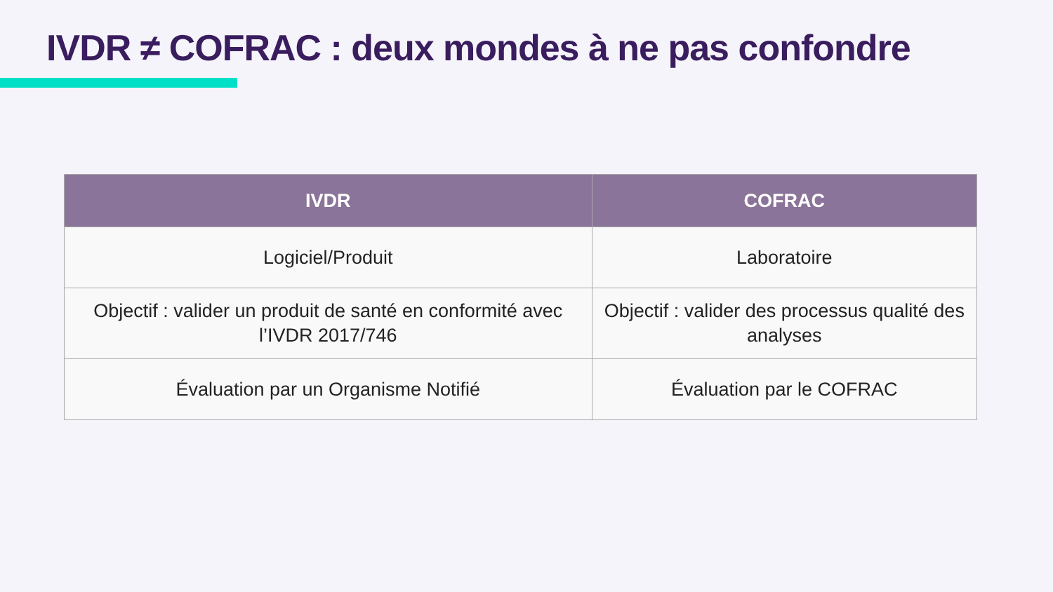IVDR ≠ COFRAC : deux mondes à ne pas confondre
| IVDR | COFRAC |
| --- | --- |
| Logiciel/Produit | Laboratoire |
| Objectif : valider un produit de santé en conformité avec l’IVDR 2017/746 | Objectif : valider des processus qualité des analyses |
| Évaluation par un Organisme Notifié | Évaluation par le COFRAC |